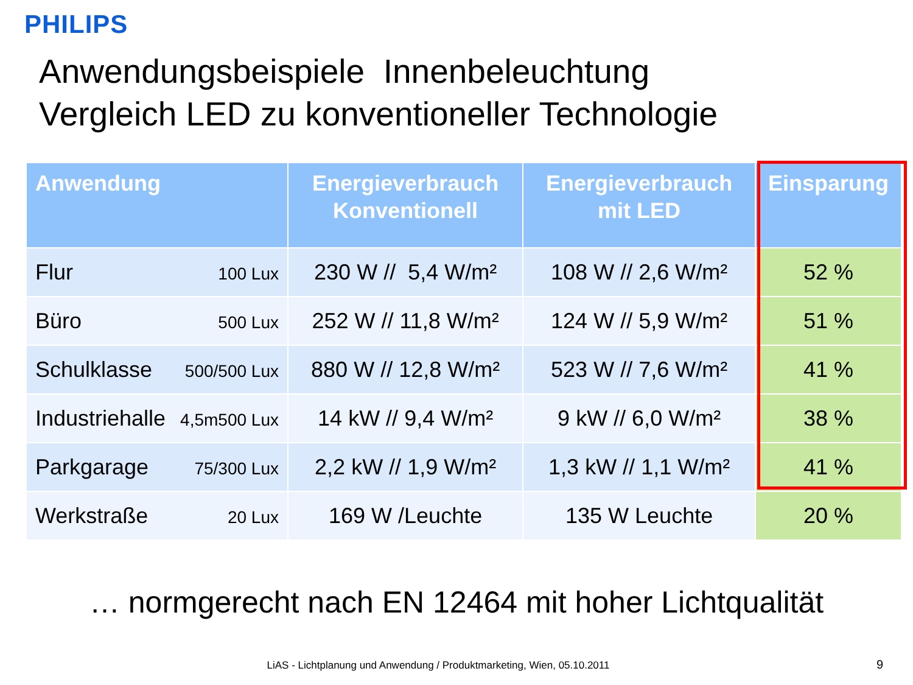PHILIPS
Anwendungsbeispiele Innenbeleuchtung
Vergleich LED zu konventioneller Technologie
| Anwendung | Energieverbrauch Konventionell | Energieverbrauch mit LED | Einsparung |
| --- | --- | --- | --- |
| Flur 100 Lux | 230 W // 5,4 W/m² | 108 W // 2,6 W/m² | 52 % |
| Büro 500 Lux | 252 W // 11,8 W/m² | 124 W // 5,9 W/m² | 51 % |
| Schulklasse 500/500 Lux | 880 W // 12,8 W/m² | 523 W // 7,6 W/m² | 41 % |
| Industriehalle 4,5m500 Lux | 14 kW // 9,4 W/m² | 9 kW // 6,0 W/m² | 38 % |
| Parkgarage 75/300 Lux | 2,2 kW // 1,9 W/m² | 1,3 kW // 1,1 W/m² | 41 % |
| Werkstraße 20 Lux | 169 W /Leuchte | 135 W Leuchte | 20 % |
… normgerecht nach EN 12464 mit hoher Lichtqualität
LiAS - Lichtplanung und Anwendung / Produktmarketing, Wien, 05.10.2011 9